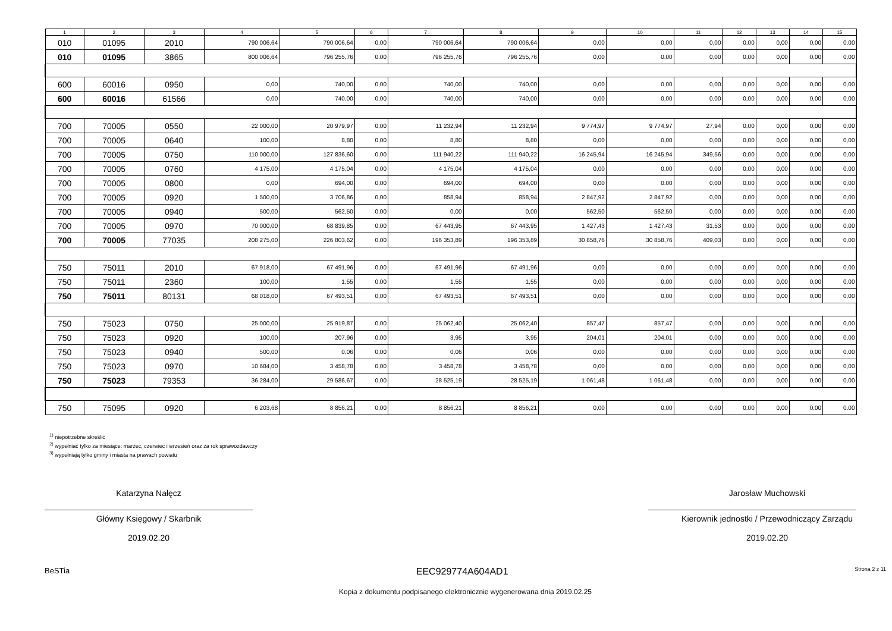| 1 | 2 | 3 | 4 | 5 | 6 | 7 | 8 | 9 | 10 | 11 | 12 | 13 | 14 | 15 |
| --- | --- | --- | --- | --- | --- | --- | --- | --- | --- | --- | --- | --- | --- | --- |
| 010 | 01095 | 2010 | 790 006,64 | 790 006,64 | 0,00 | 790 006,64 | 790 006,64 | 0,00 | 0,00 | 0,00 | 0,00 | 0,00 | 0,00 | 0,00 |
| 010 | 01095 | 3865 | 800 006,64 | 796 255,76 | 0,00 | 796 255,76 | 796 255,76 | 0,00 | 0,00 | 0,00 | 0,00 | 0,00 | 0,00 | 0,00 |
| 600 | 60016 | 0950 | 0,00 | 740,00 | 0,00 | 740,00 | 740,00 | 0,00 | 0,00 | 0,00 | 0,00 | 0,00 | 0,00 | 0,00 |
| 600 | 60016 | 61566 | 0,00 | 740,00 | 0,00 | 740,00 | 740,00 | 0,00 | 0,00 | 0,00 | 0,00 | 0,00 | 0,00 | 0,00 |
| 700 | 70005 | 0550 | 22 000,00 | 20 979,97 | 0,00 | 11 232,94 | 11 232,94 | 9 774,97 | 9 774,97 | 27,94 | 0,00 | 0,00 | 0,00 | 0,00 |
| 700 | 70005 | 0640 | 100,00 | 8,80 | 0,00 | 8,80 | 8,80 | 0,00 | 0,00 | 0,00 | 0,00 | 0,00 | 0,00 | 0,00 |
| 700 | 70005 | 0750 | 110 000,00 | 127 836,60 | 0,00 | 111 940,22 | 111 940,22 | 16 245,94 | 16 245,94 | 349,56 | 0,00 | 0,00 | 0,00 | 0,00 |
| 700 | 70005 | 0760 | 4 175,00 | 4 175,04 | 0,00 | 4 175,04 | 4 175,04 | 0,00 | 0,00 | 0,00 | 0,00 | 0,00 | 0,00 | 0,00 |
| 700 | 70005 | 0800 | 0,00 | 694,00 | 0,00 | 694,00 | 694,00 | 0,00 | 0,00 | 0,00 | 0,00 | 0,00 | 0,00 | 0,00 |
| 700 | 70005 | 0920 | 1 500,00 | 3 706,86 | 0,00 | 858,94 | 858,94 | 2 847,92 | 2 847,92 | 0,00 | 0,00 | 0,00 | 0,00 | 0,00 |
| 700 | 70005 | 0940 | 500,00 | 562,50 | 0,00 | 0,00 | 0,00 | 562,50 | 562,50 | 0,00 | 0,00 | 0,00 | 0,00 | 0,00 |
| 700 | 70005 | 0970 | 70 000,00 | 68 839,85 | 0,00 | 67 443,95 | 67 443,95 | 1 427,43 | 1 427,43 | 31,53 | 0,00 | 0,00 | 0,00 | 0,00 |
| 700 | 70005 | 77035 | 208 275,00 | 226 803,62 | 0,00 | 196 353,89 | 196 353,89 | 30 858,76 | 30 858,76 | 409,03 | 0,00 | 0,00 | 0,00 | 0,00 |
| 750 | 75011 | 2010 | 67 918,00 | 67 491,96 | 0,00 | 67 491,96 | 67 491,96 | 0,00 | 0,00 | 0,00 | 0,00 | 0,00 | 0,00 | 0,00 |
| 750 | 75011 | 2360 | 100,00 | 1,55 | 0,00 | 1,55 | 1,55 | 0,00 | 0,00 | 0,00 | 0,00 | 0,00 | 0,00 | 0,00 |
| 750 | 75011 | 80131 | 68 018,00 | 67 493,51 | 0,00 | 67 493,51 | 67 493,51 | 0,00 | 0,00 | 0,00 | 0,00 | 0,00 | 0,00 | 0,00 |
| 750 | 75023 | 0750 | 25 000,00 | 25 919,87 | 0,00 | 25 062,40 | 25 062,40 | 857,47 | 857,47 | 0,00 | 0,00 | 0,00 | 0,00 | 0,00 |
| 750 | 75023 | 0920 | 100,00 | 207,96 | 0,00 | 3,95 | 3,95 | 204,01 | 204,01 | 0,00 | 0,00 | 0,00 | 0,00 | 0,00 |
| 750 | 75023 | 0940 | 500,00 | 0,06 | 0,00 | 0,06 | 0,06 | 0,00 | 0,00 | 0,00 | 0,00 | 0,00 | 0,00 | 0,00 |
| 750 | 75023 | 0970 | 10 684,00 | 3 458,78 | 0,00 | 3 458,78 | 3 458,78 | 0,00 | 0,00 | 0,00 | 0,00 | 0,00 | 0,00 | 0,00 |
| 750 | 75023 | 79353 | 36 284,00 | 29 586,67 | 0,00 | 28 525,19 | 28 525,19 | 1 061,48 | 1 061,48 | 0,00 | 0,00 | 0,00 | 0,00 | 0,00 |
| 750 | 75095 | 0920 | 6 203,68 | 8 856,21 | 0,00 | 8 856,21 | 8 856,21 | 0,00 | 0,00 | 0,00 | 0,00 | 0,00 | 0,00 | 0,00 |
<sup>1)</sup> niepotrzebne skreślić
<sup>2)</sup> wypełniać tylko za miesiące: marzec, czerwiec i wrzesień oraz za rok sprawozdawczy
<sup>3)</sup> wypełniają tylko gminy i miasta na prawach powiatu
Katarzyna Nałęcz
Główny Księgowy / Skarbnik
2019.02.20
Jarosław Muchowski
Kierownik jednostki / Przewodniczący Zarządu
2019.02.20
BeSTia EEC929774A604AD1 Strona 2 z 11
Kopia z dokumentu podpisanego elektronicznie wygenerowana dnia 2019.02.25